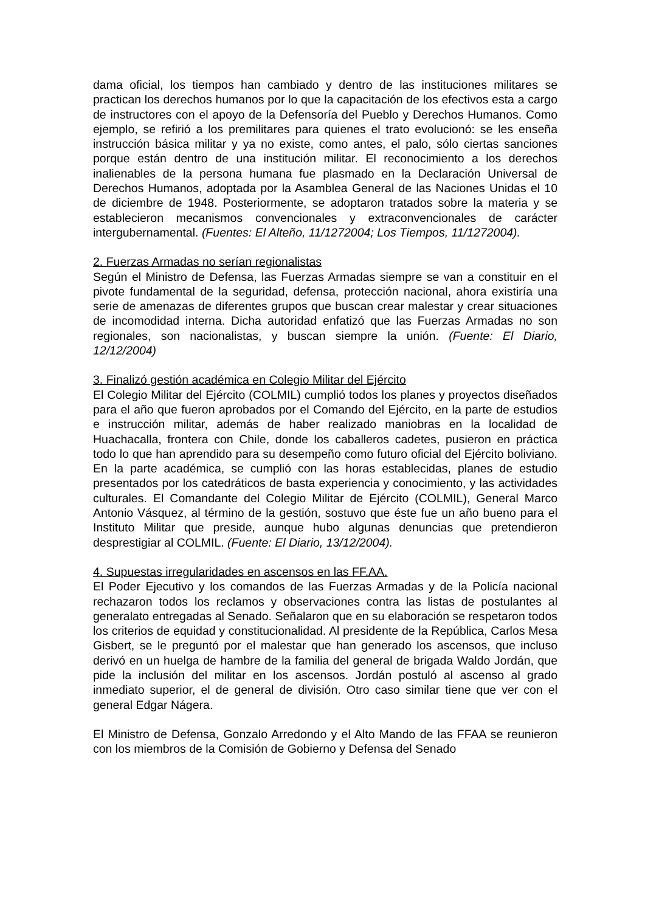dama oficial, los tiempos han cambiado y dentro de las instituciones militares se practican los derechos humanos por lo que la capacitación de los efectivos esta a cargo de instructores con el apoyo de la Defensoría del Pueblo y Derechos Humanos. Como ejemplo, se refirió a los premilitares para quienes el trato evolucionó: se les enseña instrucción básica militar y ya no existe, como antes, el palo, sólo ciertas sanciones porque están dentro de una institución militar. El reconocimiento a los derechos inalienables de la persona humana fue plasmado en la Declaración Universal de Derechos Humanos, adoptada por la Asamblea General de las Naciones Unidas el 10 de diciembre de 1948. Posteriormente, se adoptaron tratados sobre la materia y se establecieron mecanismos convencionales y extraconvencionales de carácter intergubernamental. (Fuentes: El Alteño, 11/1272004; Los Tiempos, 11/1272004).
2. Fuerzas Armadas no serían regionalistas
Según el Ministro de Defensa, las Fuerzas Armadas siempre se van a constituir en el pivote fundamental de la seguridad, defensa, protección nacional, ahora existiría una serie de amenazas de diferentes grupos que buscan crear malestar y crear situaciones de incomodidad interna. Dicha autoridad enfatizó que las Fuerzas Armadas no son regionales, son nacionalistas, y buscan siempre la unión. (Fuente: El Diario, 12/12/2004)
3. Finalizó gestión académica en Colegio Militar del Ejército
El Colegio Militar del Ejército (COLMIL) cumplió todos los planes y proyectos diseñados para el año que fueron aprobados por el Comando del Ejército, en la parte de estudios e instrucción militar, además de haber realizado maniobras en la localidad de Huachacalla, frontera con Chile, donde los caballeros cadetes, pusieron en práctica todo lo que han aprendido para su desempeño como futuro oficial del Ejército boliviano. En la parte académica, se cumplió con las horas establecidas, planes de estudio presentados por los catedráticos de basta experiencia y conocimiento, y las actividades culturales. El Comandante del Colegio Militar de Ejército (COLMIL), General Marco Antonio Vásquez, al término de la gestión, sostuvo que éste fue un año bueno para el Instituto Militar que preside, aunque hubo algunas denuncias que pretendieron desprestigiar al COLMIL. (Fuente: El Diario, 13/12/2004).
4. Supuestas irregularidades en ascensos en las FF.AA.
El Poder Ejecutivo y los comandos de las Fuerzas Armadas y de la Policía nacional rechazaron todos los reclamos y observaciones contra las listas de postulantes al generalato entregadas al Senado. Señalaron que en su elaboración se respetaron todos los criterios de equidad y constitucionalidad. Al presidente de la República, Carlos Mesa Gisbert, se le preguntó por el malestar que han generado los ascensos, que incluso derivó en un huelga de hambre de la familia del general de brigada Waldo Jordán, que pide la inclusión del militar en los ascensos. Jordán postuló al ascenso al grado inmediato superior, el de general de división. Otro caso similar tiene que ver con el general Edgar Nágera.
El Ministro de Defensa, Gonzalo Arredondo y el Alto Mando de las FFAA se reunieron con los miembros de la Comisión de Gobierno y Defensa del Senado